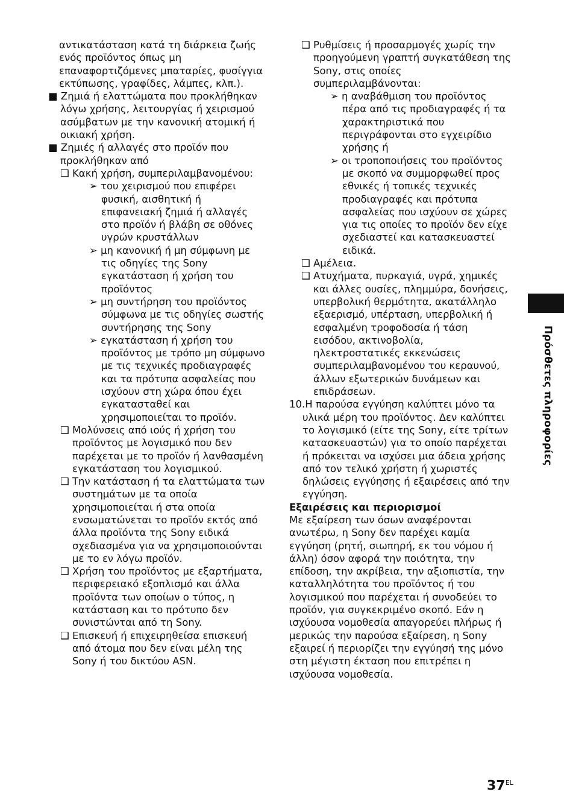αντικατάσταση κατά τη διάρκεια ζωής ενός προϊόντος όπως μη επαναφορτιζόμενες μπαταρίες, φυσίγγια εκτύπωσης, γραφίδες, λάμπες, κλπ.).
■ Ζημιά ή ελαττώματα που προκλήθηκαν λόγω χρήσης, λειτουργίας ή χειρισμού ασύμβατων με την κανονική ατομική ή οικιακή χρήση.
■ Ζημιές ή αλλαγές στο προϊόν που προκλήθηκαν από
❑ Κακή χρήση, συμπεριλαμβανομένου:
➢ του χειρισμού που επιφέρει φυσική, αισθητική ή επιφανειακή ζημιά ή αλλαγές στο προϊόν ή βλάβη σε οθόνες υγρών κρυστάλλων
➢ μη κανονική ή μη σύμφωνη με τις οδηγίες της Sony εγκατάσταση ή χρήση του προϊόντος
➢ μη συντήρηση του προϊόντος σύμφωνα με τις οδηγίες σωστής συντήρησης της Sony
➢ εγκατάσταση ή χρήση του προϊόντος με τρόπο μη σύμφωνο με τις τεχνικές προδιαγραφές και τα πρότυπα ασφαλείας που ισχύουν στη χώρα όπου έχει εγκατασταθεί και χρησιμοποιείται το προϊόν.
❑ Μολύνσεις από ιούς ή χρήση του προϊόντος με λογισμικό που δεν παρέχεται με το προϊόν ή λανθασμένη εγκατάσταση του λογισμικού.
❑ Την κατάσταση ή τα ελαττώματα των συστημάτων με τα οποία χρησιμοποιείται ή στα οποία ενσωματώνεται το προϊόν εκτός από άλλα προϊόντα της Sony ειδικά σχεδιασμένα για να χρησιμοποιούνται με το εν λόγω προϊόν.
❑ Χρήση του προϊόντος με εξαρτήματα, περιφερειακό εξοπλισμό και άλλα προϊόντα των οποίων ο τύπος, η κατάσταση και το πρότυπο δεν συνιστώνται από τη Sony.
❑ Επισκευή ή επιχειρηθείσα επισκευή από άτομα που δεν είναι μέλη της Sony ή του δικτύου ASN.
❑ Ρυθμίσεις ή προσαρμογές χωρίς την προηγούμενη γραπτή συγκατάθεση της Sony, στις οποίες συμπεριλαμβάνονται:
➢ η αναβάθμιση του προϊόντος πέρα από τις προδιαγραφές ή τα χαρακτηριστικά που περιγράφονται στο εγχειρίδιο χρήσης ή
➢ οι τροποποιήσεις του προϊόντος με σκοπό να συμμορφωθεί προς εθνικές ή τοπικές τεχνικές προδιαγραφές και πρότυπα ασφαλείας που ισχύουν σε χώρες για τις οποίες το προϊόν δεν είχε σχεδιαστεί και κατασκευαστεί ειδικά.
❑ Αμέλεια.
❑ Ατυχήματα, πυρκαγιά, υγρά, χημικές και άλλες ουσίες, πλημμύρα, δονήσεις, υπερβολική θερμότητα, ακατάλληλο εξαερισμό, υπέρταση, υπερβολική ή εσφαλμένη τροφοδοσία ή τάση εισόδου, ακτινοβολία, ηλεκτροστατικές εκκενώσεις συμπεριλαμβανομένου του κεραυνού, άλλων εξωτερικών δυνάμεων και επιδράσεων.
10.Η παρούσα εγγύηση καλύπτει μόνο τα υλικά μέρη του προϊόντος. Δεν καλύπτει το λογισμικό (είτε της Sony, είτε τρίτων κατασκευαστών) για το οποίο παρέχεται ή πρόκειται να ισχύσει μια άδεια χρήσης από τον τελικό χρήστη ή χωριστές δηλώσεις εγγύησης ή εξαιρέσεις από την εγγύηση.
Εξαιρέσεις και περιορισμοί
Με εξαίρεση των όσων αναφέρονται ανωτέρω, η Sony δεν παρέχει καμία εγγύηση (ρητή, σιωπηρή, εκ του νόμου ή άλλη) όσον αφορά την ποιότητα, την επίδοση, την ακρίβεια, την αξιοπιστία, την καταλληλότητα του προϊόντος ή του λογισμικού που παρέχεται ή συνοδεύει το προϊόν, για συγκεκριμένο σκοπό. Εάν η ισχύουσα νομοθεσία απαγορεύει πλήρως ή μερικώς την παρούσα εξαίρεση, η Sony εξαιρεί ή περιορίζει την εγγύησή της μόνο στη μέγιστη έκταση που επιτρέπει η ισχύουσα νομοθεσία.
Πρόσθετες πληροφορίες
37<sup>EL</sup>